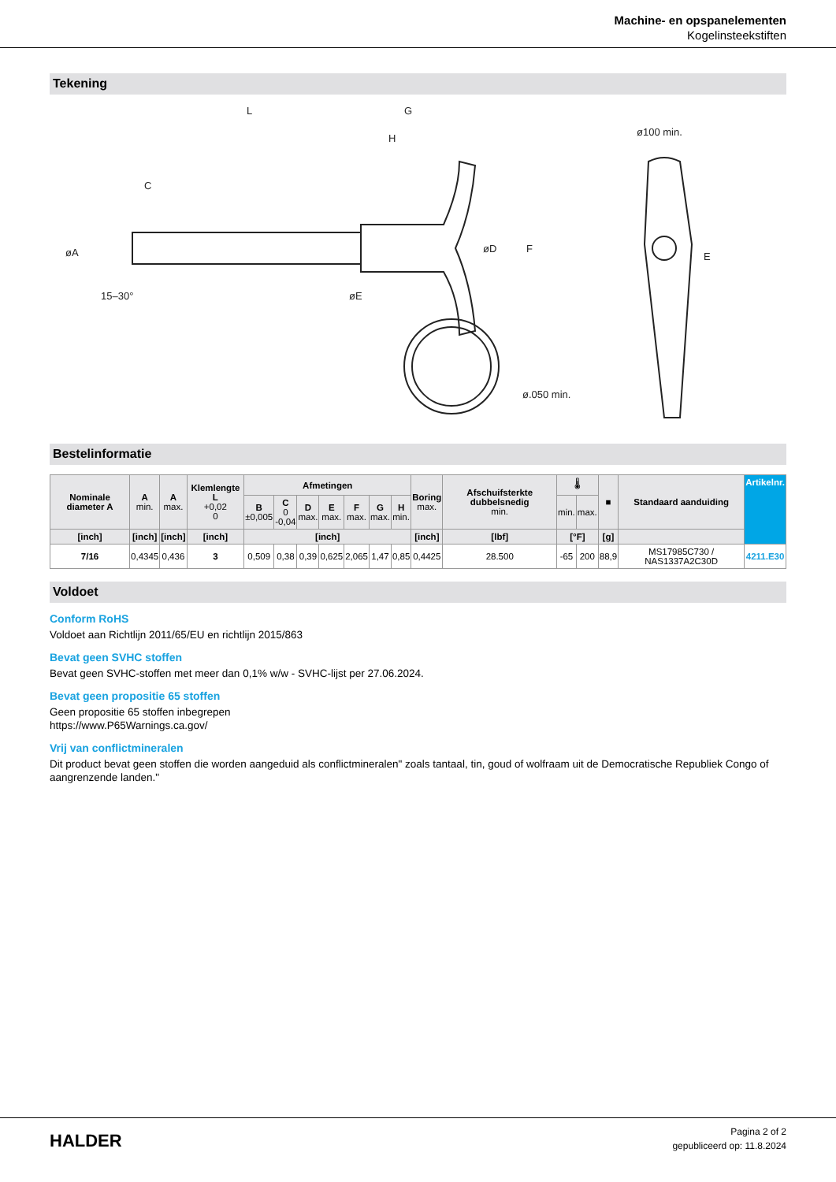Machine- en opspanelementen
Kogelinsteekstiften
Tekening
L
G
H
C
øA
15–30°
øE
øD
ø100 min.
F
E
ø.050 min.
Bestelinformatie
| Nominale diameter A | A min. | A max. | Klemlengte L +0,02 0 | Afmetingen | | | | | | | Boring max. | Afschuifsterkte dubbelsnedig min. | 🌡 | | ■ | Standaard aanduiding | Artikelnr. |
| --- | --- | --- | --- | --- | --- | --- | --- | --- | --- | --- | --- | --- | --- | --- | --- | --- | --- |
| | | | | B ±0,005 | C 0 -0,04 | D max. | E max. | F max. | G max. | H min. | | | min. | max. | | | |
| [inch] | [inch] | [inch] | [inch] | [inch] | | | | | | | [inch] | [lbf] | [°F] | | [g] | | |
| 7/16 | 0,4345 | 0,436 | 3 | 0,509 | 0,38 | 0,39 | 0,625 | 2,065 | 1,47 | 0,85 | 0,4425 | 28.500 | -65 | 200 | 88,9 | MS17985C730 / NAS1337A2C30D | 4211.E30 |
Voldoet
Conform RoHS
Voldoet aan Richtlijn 2011/65/EU en richtlijn 2015/863
Bevat geen SVHC stoffen
Bevat geen SVHC-stoffen met meer dan 0,1% w/w - SVHC-lijst per 27.06.2024.
Bevat geen propositie 65 stoffen
Geen propositie 65 stoffen inbegrepen
https://www.P65Warnings.ca.gov/
Vrij van conflictmineralen
Dit product bevat geen stoffen die worden aangeduid als conflictmineralen" zoals tantaal, tin, goud of wolfraam uit de Democratische Republiek Congo of aangrenzende landen."
HALDER
Pagina 2 of 2
gepubliceerd op: 11.8.2024